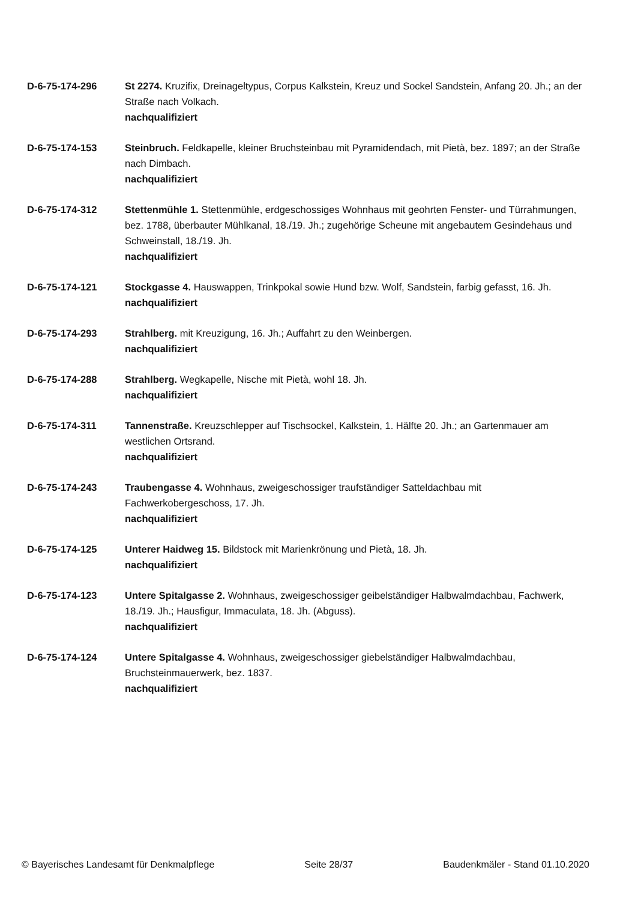D-6-75-174-296 St 2274. Kruzifix, Dreinageltypus, Corpus Kalkstein, Kreuz und Sockel Sandstein, Anfang 20. Jh.; an der Straße nach Volkach.
nachqualifiziert
D-6-75-174-153 Steinbruch. Feldkapelle, kleiner Bruchsteinbau mit Pyramidendach, mit Pietà, bez. 1897; an der Straße nach Dimbach.
nachqualifiziert
D-6-75-174-312 Stettenmühle 1. Stettenmühle, erdgeschossiges Wohnhaus mit geohrten Fenster- und Türrahmungen, bez. 1788, überbauter Mühlkanal, 18./19. Jh.; zugehörige Scheune mit angebautem Gesindehaus und Schweinstall, 18./19. Jh.
nachqualifiziert
D-6-75-174-121 Stockgasse 4. Hauswappen, Trinkpokal sowie Hund bzw. Wolf, Sandstein, farbig gefasst, 16. Jh.
nachqualifiziert
D-6-75-174-293 Strahlberg. mit Kreuzigung, 16. Jh.; Auffahrt zu den Weinbergen.
nachqualifiziert
D-6-75-174-288 Strahlberg. Wegkapelle, Nische mit Pietà, wohl 18. Jh.
nachqualifiziert
D-6-75-174-311 Tannenstraße. Kreuzschlepper auf Tischsockel, Kalkstein, 1. Hälfte 20. Jh.; an Gartenmauer am westlichen Ortsrand.
nachqualifiziert
D-6-75-174-243 Traubengasse 4. Wohnhaus, zweigeschossiger traufständiger Satteldachbau mit Fachwerkobergeschoss, 17. Jh.
nachqualifiziert
D-6-75-174-125 Unterer Haidweg 15. Bildstock mit Marienkrönung und Pietà, 18. Jh.
nachqualifiziert
D-6-75-174-123 Untere Spitalgasse 2. Wohnhaus, zweigeschossiger geibelständiger Halbwalmdachbau, Fachwerk, 18./19. Jh.; Hausfigur, Immaculata, 18. Jh. (Abguss).
nachqualifiziert
D-6-75-174-124 Untere Spitalgasse 4. Wohnhaus, zweigeschossiger giebelständiger Halbwalmdachbau, Bruchsteinmauerwerk, bez. 1837.
nachqualifiziert
© Bayerisches Landesamt für Denkmalpflege Seite 28/37 Baudenkmäler - Stand 01.10.2020